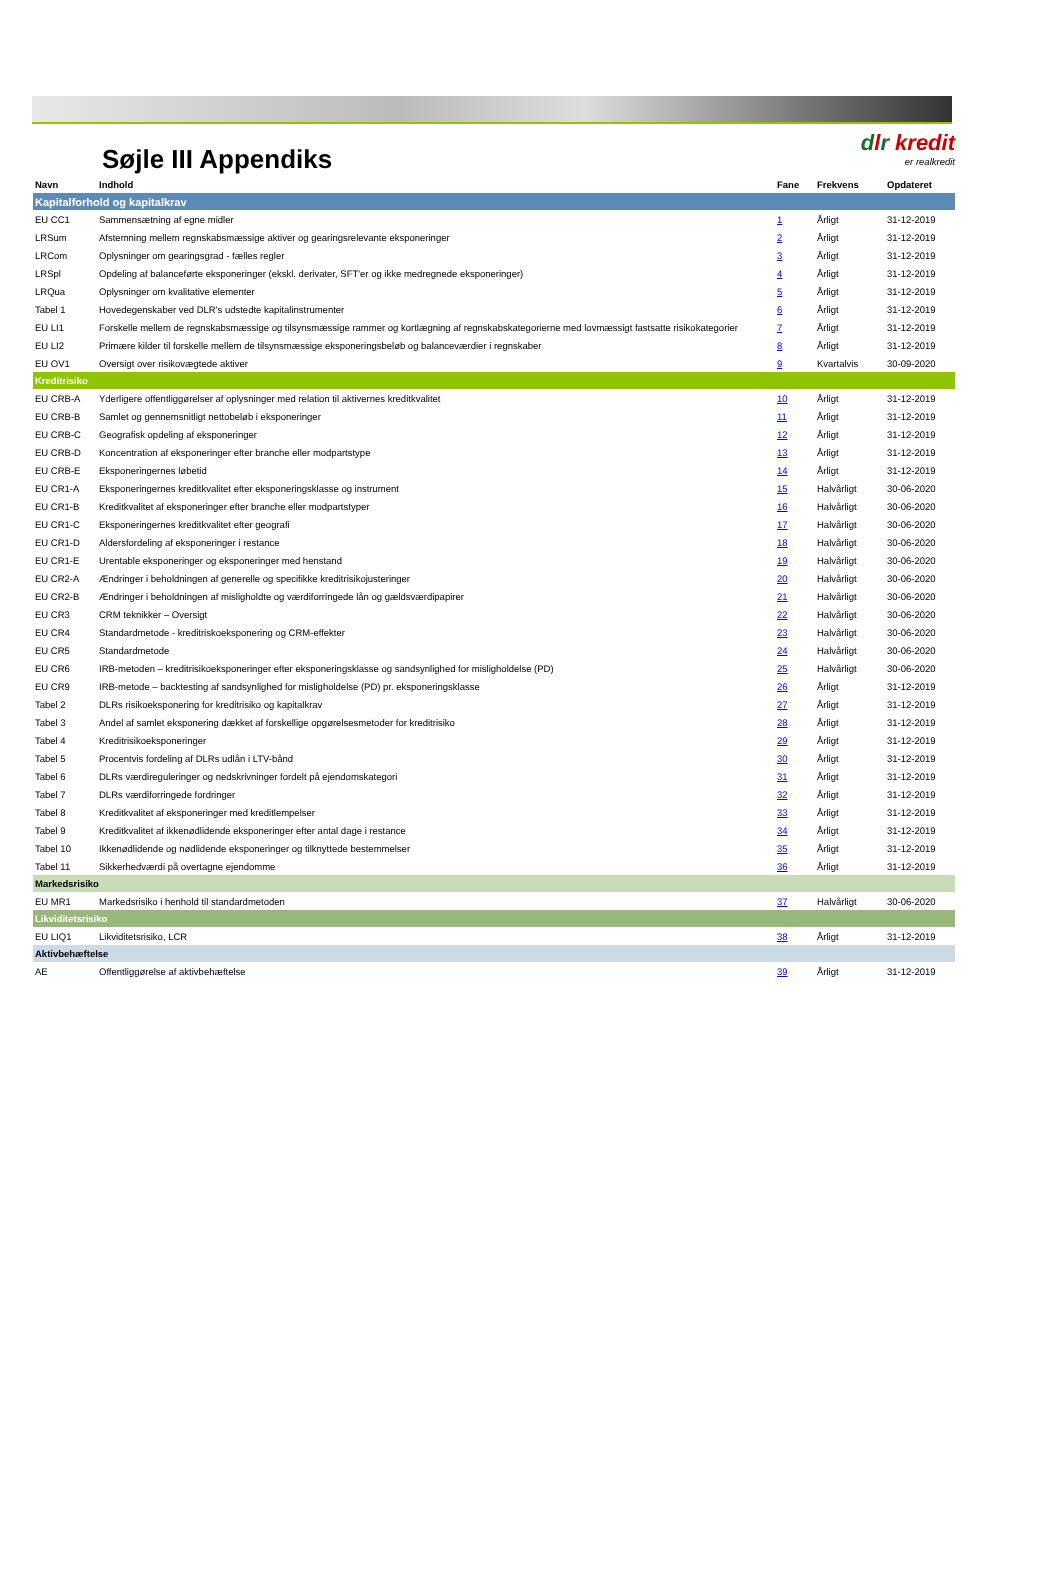Søjle III Appendiks
dlr kredit
er realkredit
| Navn | Indhold | Fane | Frekvens | Opdateret |
| --- | --- | --- | --- | --- |
| Kapitalforhold og kapitalkrav | | | | |
| EU CC1 | Sammensætning af egne midler | 1 | Årligt | 31-12-2019 |
| LRSum | Afstemning mellem regnskabsmæssige aktiver og gearingsrelevante eksponeringer | 2 | Årligt | 31-12-2019 |
| LRCom | Oplysninger om gearingsgrad - fælles regler | 3 | Årligt | 31-12-2019 |
| LRSpl | Opdeling af balanceførte eksponeringer (ekskl. derivater, SFT'er og ikke medregnede eksponeringer) | 4 | Årligt | 31-12-2019 |
| LRQua | Oplysninger om kvalitative elementer | 5 | Årligt | 31-12-2019 |
| Tabel 1 | Hovedegenskaber ved DLR's udstedte kapitalinstrumenter | 6 | Årligt | 31-12-2019 |
| EU LI1 | Forskelle mellem de regnskabsmæssige og tilsynsmæssige rammer og kortlægning af regnskabskategorierne med lovmæssigt fastsatte risikokategorier | 7 | Årligt | 31-12-2019 |
| EU LI2 | Primære kilder til forskelle mellem de tilsynsmæssige eksponeringsbeløb og balanceværdier i regnskaber | 8 | Årligt | 31-12-2019 |
| EU OV1 | Oversigt over risikovægtede aktiver | 9 | Kvartalvis | 30-09-2020 |
| Kreditrisiko | | | | |
| EU CRB-A | Yderligere offentliggørelser af oplysninger med relation til aktivernes kreditkvalitet | 10 | Årligt | 31-12-2019 |
| EU CRB-B | Samlet og gennemsnitligt nettobeløb i eksponeringer | 11 | Årligt | 31-12-2019 |
| EU CRB-C | Geografisk opdeling af eksponeringer | 12 | Årligt | 31-12-2019 |
| EU CRB-D | Koncentration af eksponeringer efter branche eller modpartstype | 13 | Årligt | 31-12-2019 |
| EU CRB-E | Eksponeringernes løbetid | 14 | Årligt | 31-12-2019 |
| EU CR1-A | Eksponeringernes kreditkvalitet efter eksponeringsklasse og instrument | 15 | Halvårligt | 30-06-2020 |
| EU CR1-B | Kreditkvalitet af eksponeringer efter branche eller modpartstyper | 16 | Halvårligt | 30-06-2020 |
| EU CR1-C | Eksponeringernes kreditkvalitet efter geografi | 17 | Halvårligt | 30-06-2020 |
| EU CR1-D | Aldersfordeling af eksponeringer i restance | 18 | Halvårligt | 30-06-2020 |
| EU CR1-E | Urentable eksponeringer og eksponeringer med henstand | 19 | Halvårligt | 30-06-2020 |
| EU CR2-A | Ændringer i beholdningen af generelle og specifikke kreditrisikojusteringer | 20 | Halvårligt | 30-06-2020 |
| EU CR2-B | Ændringer i beholdningen af misligholdte og værdiforringede lån og gældsværdipapirer | 21 | Halvårligt | 30-06-2020 |
| EU CR3 | CRM teknikker – Oversigt | 22 | Halvårligt | 30-06-2020 |
| EU CR4 | Standardmetode - kreditriskoeksponering og CRM-effekter | 23 | Halvårligt | 30-06-2020 |
| EU CR5 | Standardmetode | 24 | Halvårligt | 30-06-2020 |
| EU CR6 | IRB-metoden – kreditrisikoeksponeringer efter eksponeringsklasse og sandsynlighed for misligholdelse (PD) | 25 | Halvårligt | 30-06-2020 |
| EU CR9 | IRB-metode – backtesting af sandsynlighed for misligholdelse (PD) pr. eksponeringsklasse | 26 | Årligt | 31-12-2019 |
| Tabel 2 | DLRs risikoeksponering for kreditrisiko og kapitalkrav | 27 | Årligt | 31-12-2019 |
| Tabel 3 | Andel af samlet eksponering dækket af forskellige opgørelsesmetoder for kreditrisiko | 28 | Årligt | 31-12-2019 |
| Tabel 4 | Kreditrisikoeksponeringer | 29 | Årligt | 31-12-2019 |
| Tabel 5 | Procentvis fordeling af DLRs udlån i LTV-bånd | 30 | Årligt | 31-12-2019 |
| Tabel 6 | DLRs værdireguleringer og nedskrivninger fordelt på ejendomskategori | 31 | Årligt | 31-12-2019 |
| Tabel 7 | DLRs værdiforringede fordringer | 32 | Årligt | 31-12-2019 |
| Tabel 8 | Kreditkvalitet af eksponeringer med kreditlempelser | 33 | Årligt | 31-12-2019 |
| Tabel 9 | Kreditkvalitet af ikkenødlidende eksponeringer efter antal dage i restance | 34 | Årligt | 31-12-2019 |
| Tabel 10 | Ikkenødlidende og nødlidende eksponeringer og tilknyttede bestemmelser | 35 | Årligt | 31-12-2019 |
| Tabel 11 | Sikkerhedværdi på overtagne ejendomme | 36 | Årligt | 31-12-2019 |
| Markedsrisiko | | | | |
| EU MR1 | Markedsrisiko i henhold til standardmetoden | 37 | Halvårligt | 30-06-2020 |
| Likviditetsrisiko | | | | |
| EU LIQ1 | Likviditetsrisiko, LCR | 38 | Årligt | 31-12-2019 |
| Aktivbehæftelse | | | | |
| AE | Offentliggørelse af aktivbehæftelse | 39 | Årligt | 31-12-2019 |